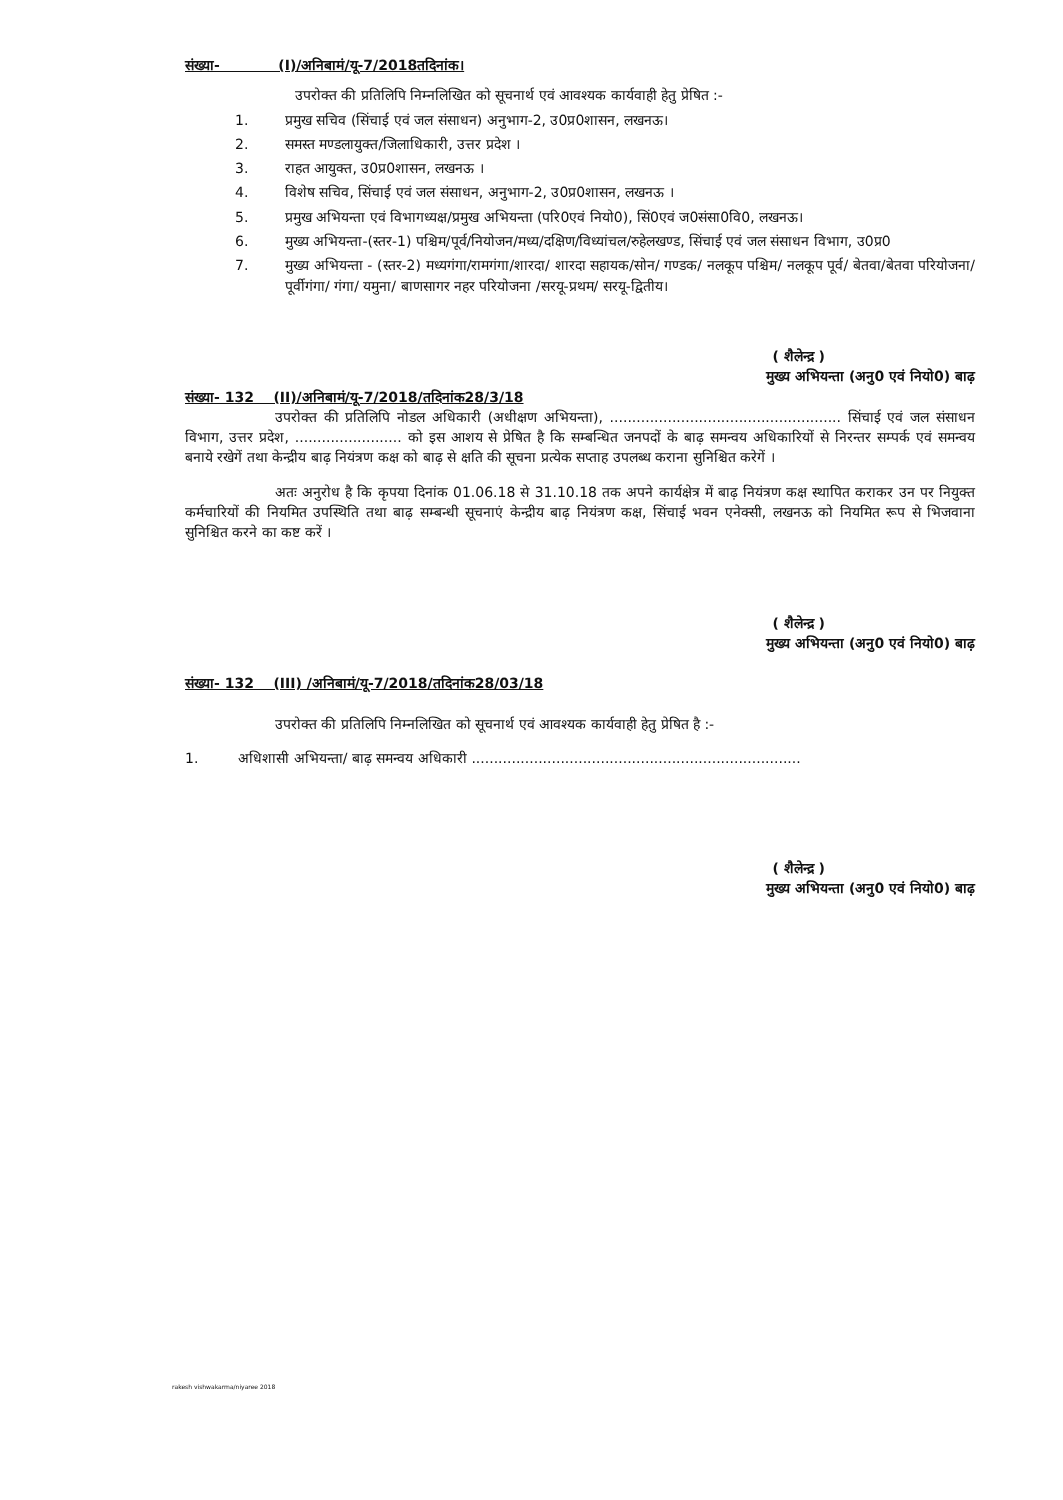संख्या- (I)/अनिबामं/यू-7/2018तदिनांक।
उपरोक्त की प्रतिलिपि निम्नलिखित को सूचनार्थ एवं आवश्यक कार्यवाही हेतु प्रेषित :-
1. प्रमुख सचिव (सिंचाई एवं जल संसाधन) अनुभाग-2, उ0प्र0शासन, लखनऊ।
2. समस्त मण्डलायुक्त/जिलाधिकारी, उत्तर प्रदेश ।
3. राहत आयुक्त, उ0प्र0शासन, लखनऊ ।
4. विशेष सचिव, सिंचाई एवं जल संसाधन, अनुभाग-2, उ0प्र0शासन, लखनऊ ।
5. प्रमुख अभियन्ता एवं विभागध्यक्ष/प्रमुख अभियन्ता (परि0एवं नियो0), सिं0एवं ज0संसा0वि0, लखनऊ।
6. मुख्य अभियन्ता-(स्तर-1) पश्चिम/पूर्व/नियोजन/मध्य/दक्षिण/विध्यांचल/रुहेलखण्ड, सिंचाई एवं जल संसाधन विभाग, उ0प्र0
7. मुख्य अभियन्ता - (स्तर-2) मध्यगंगा/रामगंगा/शारदा/ शारदा सहायक/सोन/ गण्डक/ नलकूप पश्चिम/ नलकूप पूर्व/ बेतवा/बेतवा परियोजना/पूर्वीगंगा/ गंगा/ यमुना/ बाणसागर नहर परियोजना /सरयू-प्रथम/ सरयू-द्वितीय।
( शैलेन्द्र )
मुख्य अभियन्ता (अनु0 एवं नियो0) बाढ़
संख्या- 132 (II)/अनिबामं/यू-7/2018/तदिनांक28/3/18
उपरोक्त की प्रतिलिपि नोडल अधिकारी (अधीक्षण अभियन्ता), .................................................... सिंचाई एवं जल संसाधन विभाग, उत्तर प्रदेश, ........................ को इस आशय से प्रेषित है कि सम्बन्धित जनपदों के बाढ़ समन्वय अधिकारियों से निरन्तर सम्पर्क एवं समन्वय बनाये रखेगें तथा केन्द्रीय बाढ़ नियंत्रण कक्ष को बाढ़ से क्षति की सूचना प्रत्येक सप्ताह उपलब्ध कराना सुनिश्चित करेगें ।
अतः अनुरोध है कि कृपया दिनांक 01.06.18 से 31.10.18 तक अपने कार्यक्षेत्र में बाढ़ नियंत्रण कक्ष स्थापित कराकर उन पर नियुक्त कर्मचारियों की नियमित उपस्थिति तथा बाढ़ सम्बन्धी सूचनाएं केन्द्रीय बाढ़ नियंत्रण कक्ष, सिंचाई भवन एनेक्सी, लखनऊ को नियमित रूप से भिजवाना सुनिश्चित करने का कष्ट करें ।
( शैलेन्द्र )
मुख्य अभियन्ता (अनु0 एवं नियो0) बाढ़
संख्या- 132 (III) /अनिबामं/यू-7/2018/तदिनांक28/03/18
उपरोक्त की प्रतिलिपि निम्नलिखित को सूचनार्थ एवं आवश्यक कार्यवाही हेतु प्रेषित है :-
1. अधिशासी अभियन्ता/ बाढ़ समन्वय अधिकारी ..........................................................................
( शैलेन्द्र )
मुख्य अभियन्ता (अनु0 एवं नियो0) बाढ़
rakesh vishwakarma/niyaree 2018